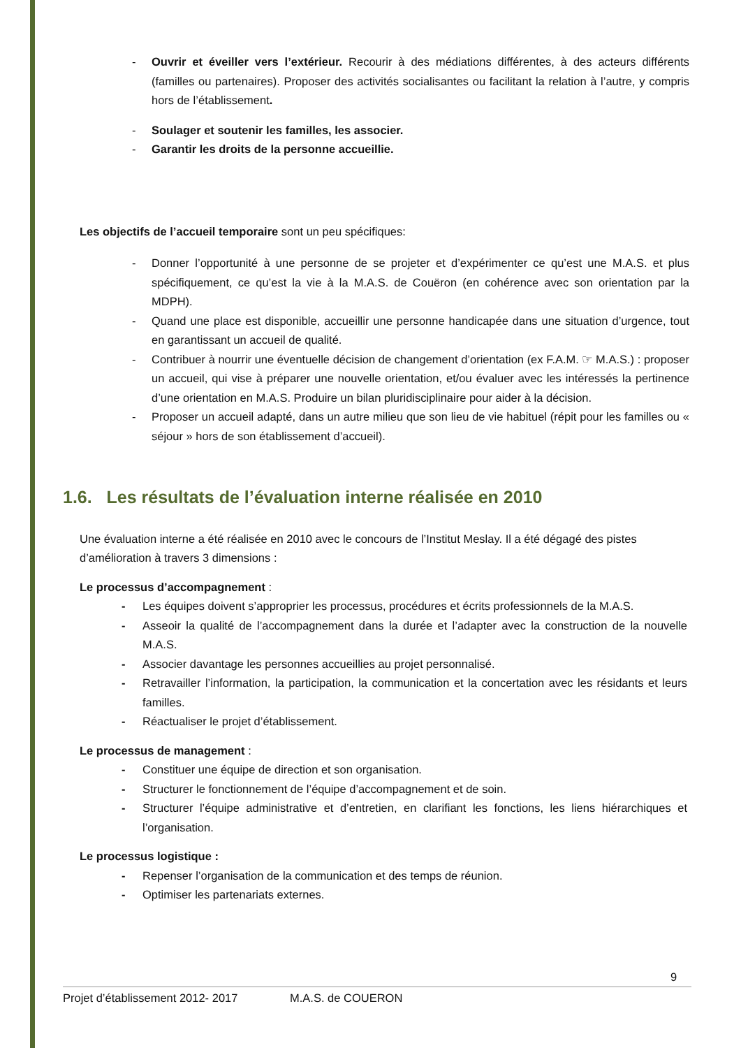- Ouvrir et éveiller vers l’extérieur. Recourir à des médiations différentes, à des acteurs différents (familles ou partenaires). Proposer des activités socialisantes ou facilitant la relation à l’autre, y compris hors de l’établissement.
- Soulager et soutenir les familles, les associer.
- Garantir les droits de la personne accueillie.
Les objectifs de l’accueil temporaire sont un peu spécifiques:
- Donner l’opportunité à une personne de se projeter et d’expérimenter ce qu’est une M.A.S. et plus spécifiquement, ce qu’est la vie à la M.A.S. de Couëron (en cohérence avec son orientation par la MDPH).
- Quand une place est disponible, accueillir une personne handicapée dans une situation d’urgence, tout en garantissant un accueil de qualité.
- Contribuer à nourrir une éventuelle décision de changement d’orientation (ex F.A.M. ☞ M.A.S.) : proposer un accueil, qui vise à préparer une nouvelle orientation, et/ou évaluer avec les intéressés la pertinence d’une orientation en M.A.S. Produire un bilan pluridisciplinaire pour aider à la décision.
- Proposer un accueil adapté, dans un autre milieu que son lieu de vie habituel (répit pour les familles ou « séjour » hors de son établissement d’accueil).
1.6. Les résultats de l’évaluation interne réalisée en 2010
Une évaluation interne a été réalisée en 2010 avec le concours de l’Institut Meslay. Il a été dégagé des pistes d’amélioration à travers 3 dimensions :
Le processus d’accompagnement :
- Les équipes doivent s’approprier les processus, procédures et écrits professionnels de la M.A.S.
- Asseoir la qualité de l’accompagnement dans la durée et l’adapter avec la construction de la nouvelle M.A.S.
- Associer davantage les personnes accueillies au projet personnalisé.
- Retravailler l’information, la participation, la communication et la concertation avec les résidants et leurs familles.
- Réactualiser le projet d’établissement.
Le processus de management :
- Constituer une équipe de direction et son organisation.
- Structurer le fonctionnement de l’équipe d’accompagnement et de soin.
- Structurer l’équipe administrative et d’entretien, en clarifiant les fonctions, les liens hiérarchiques et l’organisation.
Le processus logistique :
- Repenser l’organisation de la communication et des temps de réunion.
- Optimiser les partenariats externes.
9
Projet d’établissement 2012- 2017 M.A.S. de COUERON